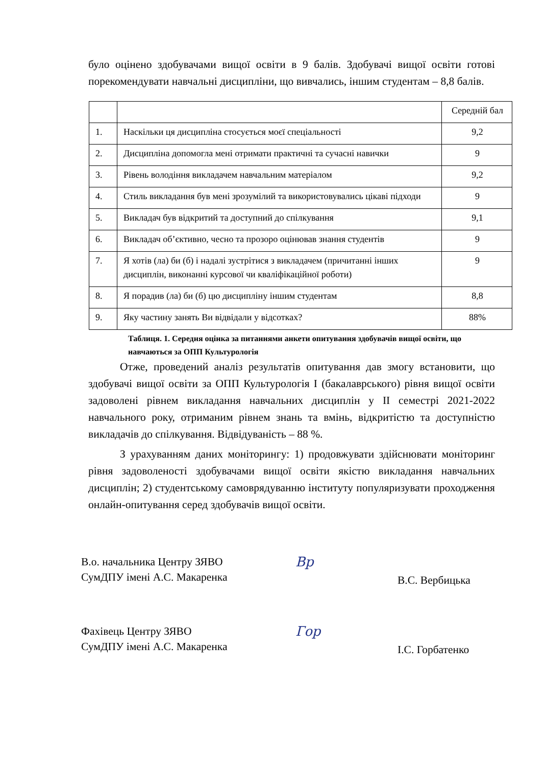було оцінено здобувачами вищої освіти в 9 балів. Здобувачі вищої освіти готові порекомендувати навчальні дисципліни, що вивчались, іншим студентам – 8,8 балів.
| | | Середній бал |
| 1. | Наскільки ця дисципліна стосується моєї спеціальності | 9,2 |
| 2. | Дисципліна допомогла мені отримати практичні та сучасні навички | 9 |
| 3. | Рівень володіння викладачем навчальним матеріалом | 9,2 |
| 4. | Стиль викладання був мені зрозумілий та використовувались цікаві підходи | 9 |
| 5. | Викладач був відкритий та доступний до спілкування | 9,1 |
| 6. | Викладач об’єктивно, чесно та прозоро оцінював знання студентів | 9 |
| 7. | Я хотів (ла) би (б) і надалі зустрітися з викладачем (причитанні інших дисциплін, виконанні курсової чи кваліфікаційної роботи) | 9 |
| 8. | Я порадив (ла) би (б) цю дисципліну іншим студентам | 8,8 |
| 9. | Яку частину занять Ви відвідали у відсотках? | 88% |
Таблиця. 1. Середня оцінка за питаннями анкети опитування здобувачів вищої освіти, що навчаються за ОПП Культурологія
Отже, проведений аналіз результатів опитування дав змогу встановити, що здобувачі вищої освіти за ОПП Культурологія І (бакалаврського) рівня вищої освіти задоволені рівнем викладання навчальних дисциплін у ІІ семестрі 2021-2022 навчального року, отриманим рівнем знань та вмінь, відкритістю та доступністю викладачів до спілкування. Відвідуваність – 88 %.
З урахуванням даних моніторингу: 1) продовжувати здійснювати моніторинг рівня задоволеності здобувачами вищої освіти якістю викладання навчальних дисциплін; 2) студентському самоврядуванню інституту популяризувати проходження онлайн-опитування серед здобувачів вищої освіти.
В.о. начальника Центру ЗЯВО
СумДПУ імені А.С. Макаренка
Вр
В.С. Вербицька
Фахівець Центру ЗЯВО
СумДПУ імені А.С. Макаренка
Гор
І.С. Горбатенко